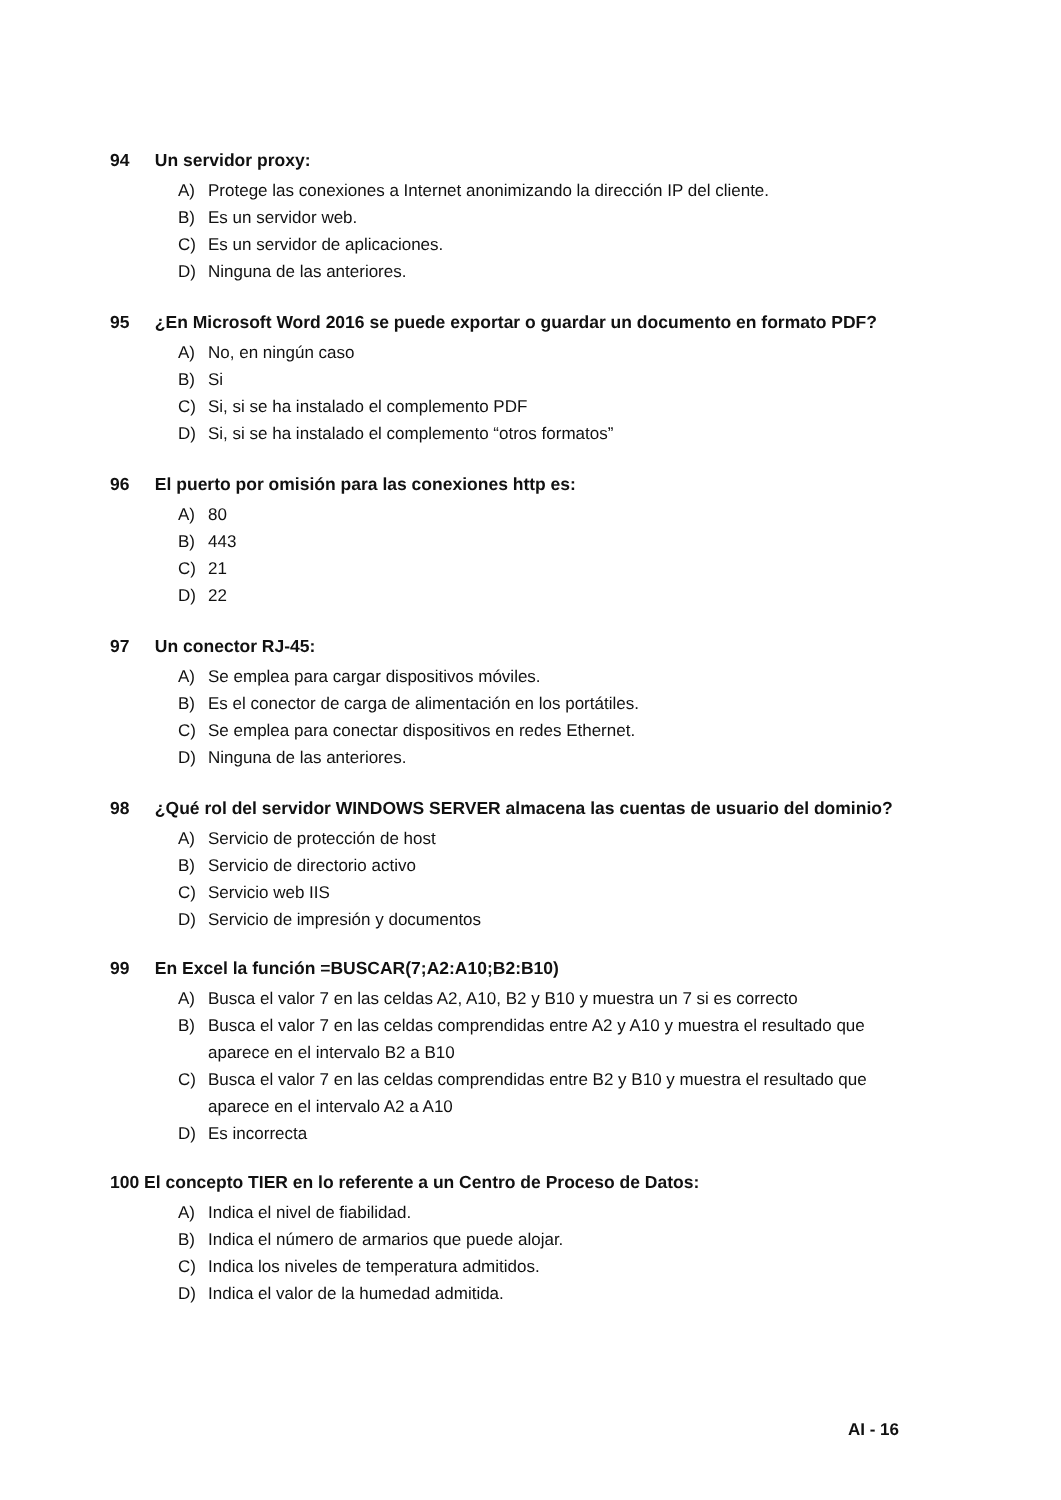94 Un servidor proxy:
A) Protege las conexiones a Internet anonimizando la dirección IP del cliente.
B) Es un servidor web.
C) Es un servidor de aplicaciones.
D) Ninguna de las anteriores.
95 ¿En Microsoft Word 2016 se puede exportar o guardar un documento en formato PDF?
A) No, en ningún caso
B) Si
C) Si, si se ha instalado el complemento PDF
D) Si, si se ha instalado el complemento “otros formatos”
96 El puerto por omisión para las conexiones http es:
A) 80
B) 443
C) 21
D) 22
97 Un conector RJ-45:
A) Se emplea para cargar dispositivos móviles.
B) Es el conector de carga de alimentación en los portátiles.
C) Se emplea para conectar dispositivos en redes Ethernet.
D) Ninguna de las anteriores.
98 ¿Qué rol del servidor WINDOWS SERVER almacena las cuentas de usuario del dominio?
A) Servicio de protección de host
B) Servicio de directorio activo
C) Servicio web IIS
D) Servicio de impresión y documentos
99 En Excel la función =BUSCAR(7;A2:A10;B2:B10)
A) Busca el valor 7 en las celdas A2, A10, B2 y B10 y muestra un 7 si es correcto
B) Busca el valor 7 en las celdas comprendidas entre A2 y A10 y muestra el resultado que aparece en el intervalo B2 a B10
C) Busca el valor 7 en las celdas comprendidas entre B2 y B10 y muestra el resultado que aparece en el intervalo A2 a A10
D) Es incorrecta
100 El concepto TIER en lo referente a un Centro de Proceso de Datos:
A) Indica el nivel de fiabilidad.
B) Indica el número de armarios que puede alojar.
C) Indica los niveles de temperatura admitidos.
D) Indica el valor de la humedad admitida.
AI - 16